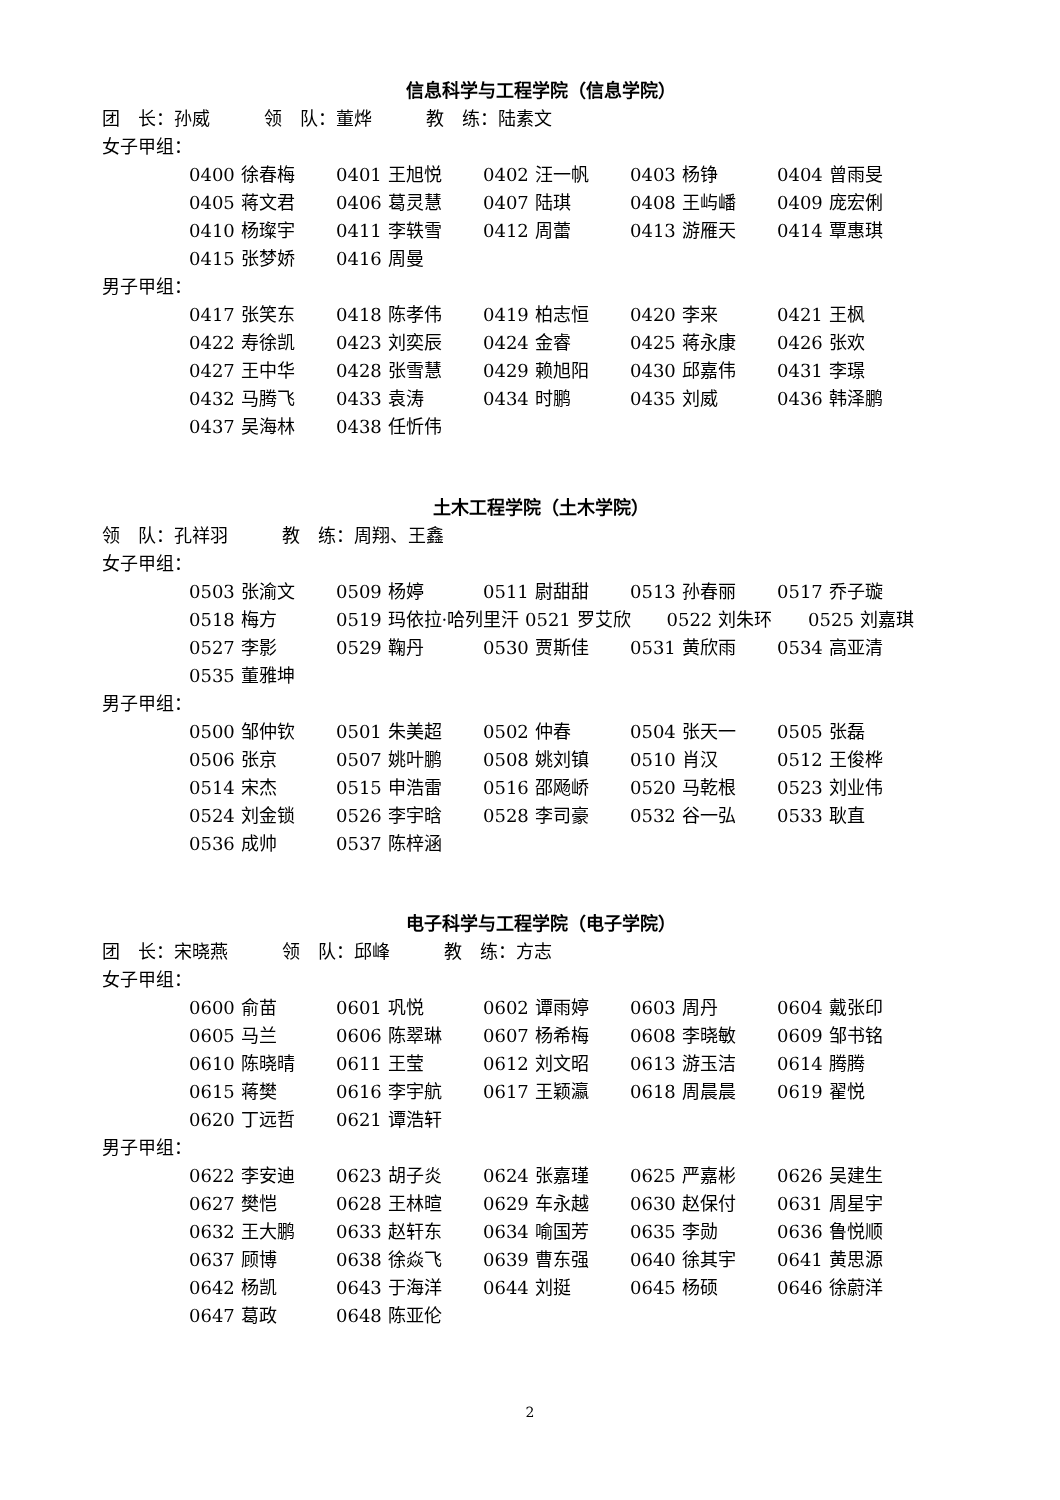信息科学与工程学院（信息学院）
团　长：孙威　　　领　队：董烨　　　教　练：陆素文
女子甲组：
0400 徐春梅 0401 王旭悦 0402 汪一帆 0403 杨铮 0404 曾雨旻
0405 蒋文君 0406 葛灵慧 0407 陆琪 0408 王屿嶓 0409 庞宏俐
0410 杨璨宇 0411 李轶雪 0412 周蕾 0413 游雁天 0414 覃惠琪
0415 张梦娇 0416 周曼
男子甲组：
0417 张笑东 0418 陈孝伟 0419 柏志恒 0420 李来 0421 王枫
0422 寿徐凯 0423 刘奕辰 0424 金睿 0425 蒋永康 0426 张欢
0427 王中华 0428 张雪慧 0429 赖旭阳 0430 邱嘉伟 0431 李璟
0432 马腾飞 0433 袁涛 0434 时鹏 0435 刘威 0436 韩泽鹏
0437 吴海林 0438 任忻伟
土木工程学院（土木学院）
领　队：孔祥羽　　　教　练：周翔、王鑫
女子甲组：
0503 张渝文 0509 杨婷 0511 尉甜甜 0513 孙春丽 0517 乔子璇
0518 梅方 0519 玛依拉·哈列里汗 0521 罗艾欣　　0522 刘朱环　　0525 刘嘉琪
0527 李影 0529 鞠丹 0530 贾斯佳 0531 黄欣雨 0534 高亚清
0535 董雅坤
男子甲组：
0500 邹仲钦 0501 朱美超 0502 仲春 0504 张天一 0505 张磊
0506 张京 0507 姚叶鹏 0508 姚刘镇 0510 肖汉 0512 王俊桦
0514 宋杰 0515 申浩雷 0516 邵飏峤 0520 马乾根 0523 刘业伟
0524 刘金锁 0526 李宇晗 0528 李司豪 0532 谷一弘 0533 耿直
0536 成帅 0537 陈梓涵
电子科学与工程学院（电子学院）
团　长：宋晓燕　　　领　队：邱峰　　　教　练：方志
女子甲组：
0600 俞苗 0601 巩悦 0602 谭雨婷 0603 周丹 0604 戴张印
0605 马兰 0606 陈翠琳 0607 杨希梅 0608 李晓敏 0609 邹书铭
0610 陈晓晴 0611 王莹 0612 刘文昭 0613 游玉洁 0614 腾腾
0615 蒋樊 0616 李宇航 0617 王颖瀛 0618 周晨晨 0619 翟悦
0620 丁远哲 0621 谭浩轩
男子甲组：
0622 李安迪 0623 胡子炎 0624 张嘉瑾 0625 严嘉彬 0626 吴建生
0627 樊恺 0628 王林暄 0629 车永越 0630 赵保付 0631 周星宇
0632 王大鹏 0633 赵轩东 0634 喻国芳 0635 李勋 0636 鲁悦顺
0637 顾博 0638 徐焱飞 0639 曹东强 0640 徐其宇 0641 黄思源
0642 杨凯 0643 于海洋 0644 刘挺 0645 杨硕 0646 徐蔚洋
0647 葛政 0648 陈亚伦
2